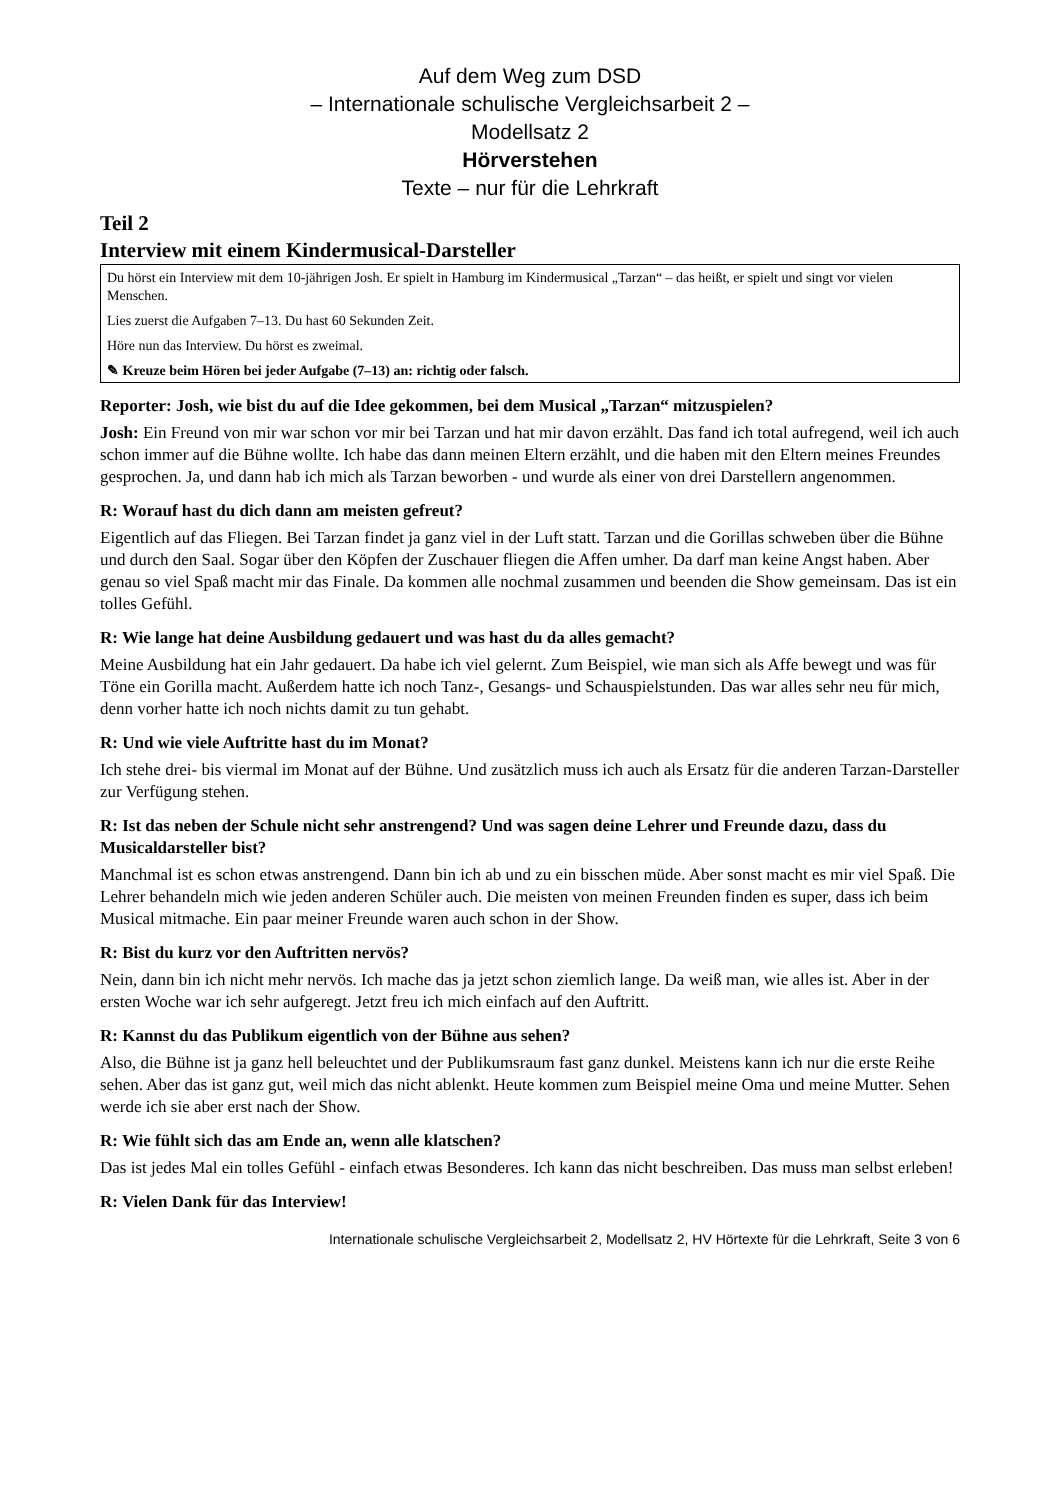Auf dem Weg zum DSD
– Internationale schulische Vergleichsarbeit 2 –
Modellsatz 2
Hörverstehen
Texte – nur für die Lehrkraft
Teil 2
Interview mit einem Kindermusical-Darsteller
Du hörst ein Interview mit dem 10-jährigen Josh. Er spielt in Hamburg im Kindermusical „Tarzan“ – das heißt, er spielt und singt vor vielen Menschen.
Lies zuerst die Aufgaben 7–13. Du hast 60 Sekunden Zeit.
Höre nun das Interview. Du hörst es zweimal.
✎ Kreuze beim Hören bei jeder Aufgabe (7–13) an: richtig oder falsch.
Reporter: Josh, wie bist du auf die Idee gekommen, bei dem Musical „Tarzan“ mitzuspielen?
Josh: Ein Freund von mir war schon vor mir bei Tarzan und hat mir davon erzählt. Das fand ich total aufregend, weil ich auch schon immer auf die Bühne wollte. Ich habe das dann meinen Eltern erzählt, und die haben mit den Eltern meines Freundes gesprochen. Ja, und dann hab ich mich als Tarzan beworben - und wurde als einer von drei Darstellern angenommen.
R: Worauf hast du dich dann am meisten gefreut?
Eigentlich auf das Fliegen. Bei Tarzan findet ja ganz viel in der Luft statt. Tarzan und die Gorillas schweben über die Bühne und durch den Saal. Sogar über den Köpfen der Zuschauer fliegen die Affen umher. Da darf man keine Angst haben. Aber genau so viel Spaß macht mir das Finale. Da kommen alle nochmal zusammen und beenden die Show gemeinsam. Das ist ein tolles Gefühl.
R: Wie lange hat deine Ausbildung gedauert und was hast du da alles gemacht?
Meine Ausbildung hat ein Jahr gedauert. Da habe ich viel gelernt. Zum Beispiel, wie man sich als Affe bewegt und was für Töne ein Gorilla macht. Außerdem hatte ich noch Tanz-, Gesangs- und Schau­spielstunden. Das war alles sehr neu für mich, denn vorher hatte ich noch nichts damit zu tun gehabt.
R: Und wie viele Auftritte hast du im Monat?
Ich stehe drei- bis viermal im Monat auf der Bühne. Und zusätzlich muss ich auch als Ersatz für die anderen Tarzan-Darsteller zur Verfügung stehen.
R: Ist das neben der Schule nicht sehr anstrengend? Und was sagen deine Lehrer und Freunde dazu, dass du Musicaldarsteller bist?
Manchmal ist es schon etwas anstrengend. Dann bin ich ab und zu ein bisschen müde. Aber sonst macht es mir viel Spaß. Die Lehrer behandeln mich wie jeden anderen Schüler auch. Die meisten von meinen Freunden finden es super, dass ich beim Musical mitmache. Ein paar meiner Freunde waren auch schon in der Show.
R: Bist du kurz vor den Auftritten nervös?
Nein, dann bin ich nicht mehr nervös. Ich mache das ja jetzt schon ziemlich lange. Da weiß man, wie alles ist. Aber in der ersten Woche war ich sehr aufgeregt. Jetzt freu ich mich einfach auf den Auftritt.
R: Kannst du das Publikum eigentlich von der Bühne aus sehen?
Also, die Bühne ist ja ganz hell beleuchtet und der Publikumsraum fast ganz dunkel. Meistens kann ich nur die erste Reihe sehen. Aber das ist ganz gut, weil mich das nicht ablenkt. Heute kommen zum Beispiel meine Oma und meine Mutter. Sehen werde ich sie aber erst nach der Show.
R: Wie fühlt sich das am Ende an, wenn alle klatschen?
Das ist jedes Mal ein tolles Gefühl - einfach etwas Besonderes. Ich kann das nicht beschreiben. Das muss man selbst erleben!
R: Vielen Dank für das Interview!
Internationale schulische Vergleichsarbeit 2, Modellsatz 2, HV Hörtexte für die Lehrkraft, Seite 3 von 6